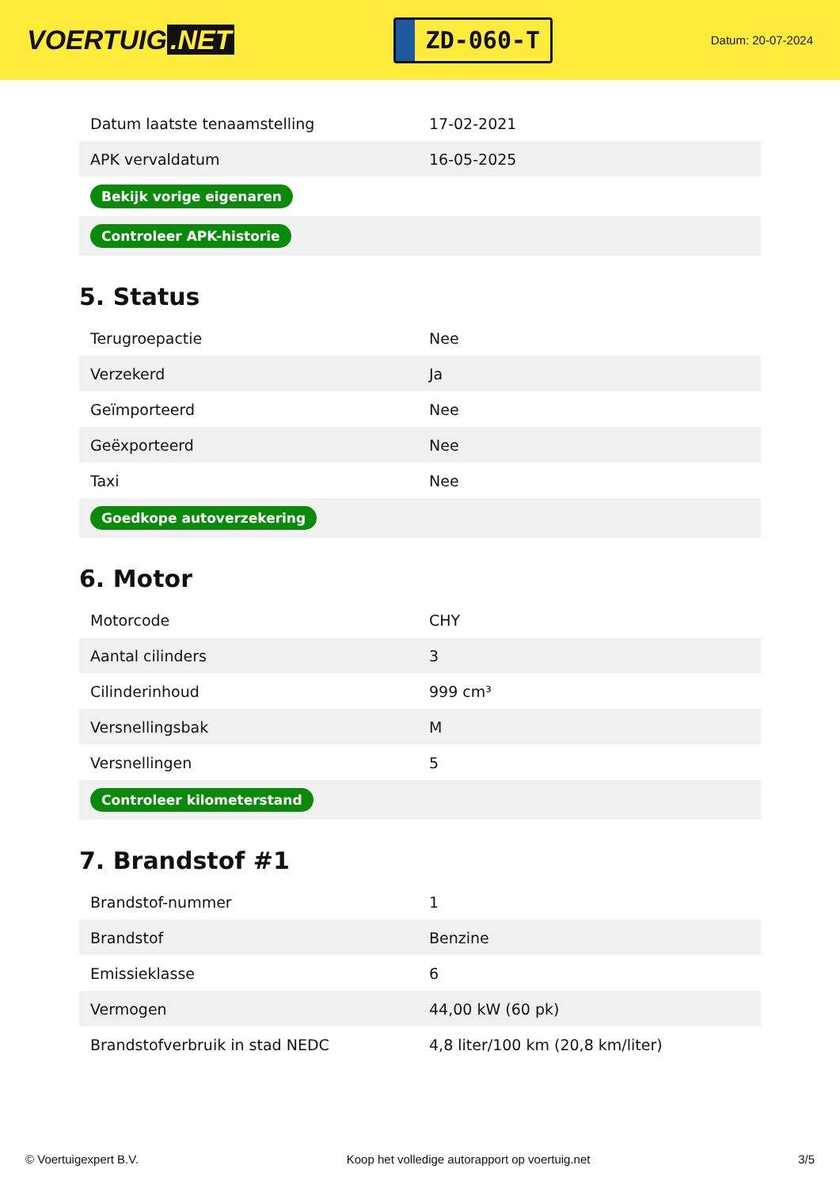VOERTUIG.NET
ZD-060-T
Datum: 20-07-2024
| Datum laatste tenaamstelling | 17-02-2021 |
| APK vervaldatum | 16-05-2025 |
| Bekijk vorige eigenaren | |
| Controleer APK-historie | |
5. Status
| Terugroepactie | Nee |
| Verzekerd | Ja |
| Geïmporteerd | Nee |
| Geëxporteerd | Nee |
| Taxi | Nee |
| Goedkope autoverzekering | |
6. Motor
| Motorcode | CHY |
| Aantal cilinders | 3 |
| Cilinderinhoud | 999 cm³ |
| Versnellingsbak | M |
| Versnellingen | 5 |
| Controleer kilometerstand | |
7. Brandstof #1
| Brandstof-nummer | 1 |
| Brandstof | Benzine |
| Emissieklasse | 6 |
| Vermogen | 44,00 kW (60 pk) |
| Brandstofverbruik in stad NEDC | 4,8 liter/100 km (20,8 km/liter) |
© Voertuigexpert B.V. Koop het volledige autorapport op voertuig.net 3/5